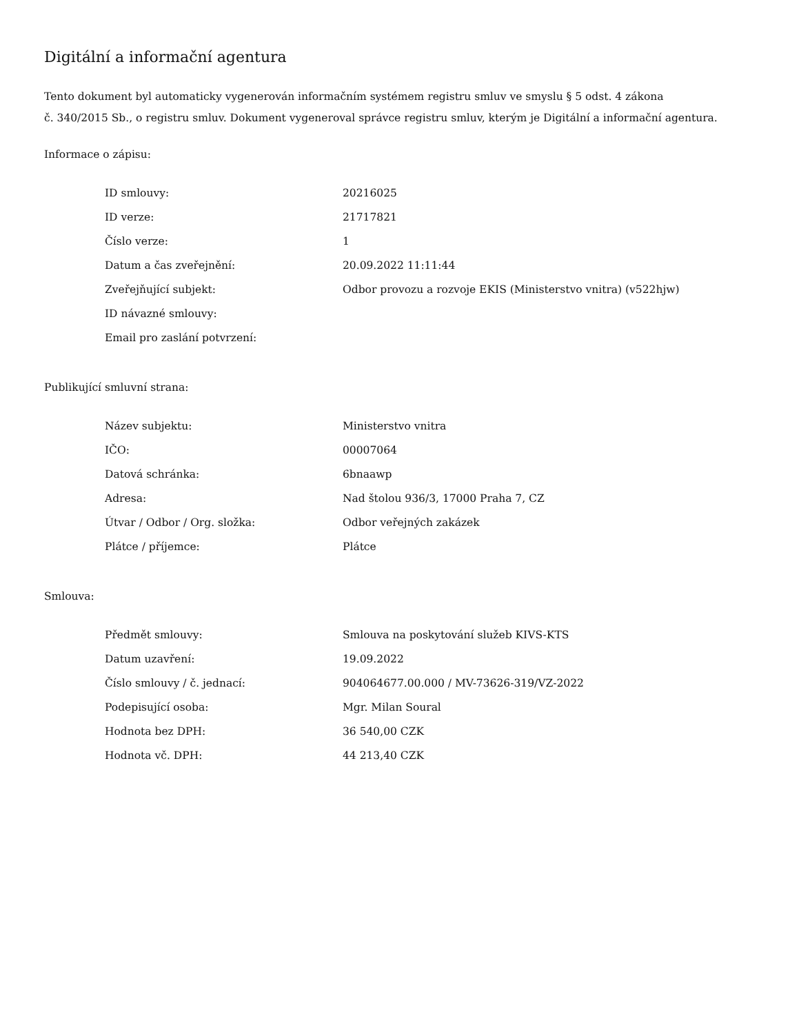Digitální a informační agentura
Tento dokument byl automaticky vygenerován informačním systémem registru smluv ve smyslu § 5 odst. 4 zákona
č. 340/2015 Sb., o registru smluv. Dokument vygeneroval správce registru smluv, kterým je Digitální a informační agentura.
Informace o zápisu:
| ID smlouvy: | 20216025 |
| ID verze: | 21717821 |
| Číslo verze: | 1 |
| Datum a čas zveřejnění: | 20.09.2022 11:11:44 |
| Zveřejňující subjekt: | Odbor provozu a rozvoje EKIS (Ministerstvo vnitra) (v522hjw) |
| ID návazné smlouvy: | |
| Email pro zaslání potvrzení: | |
Publikující smluvní strana:
| Název subjektu: | Ministerstvo vnitra |
| IČO: | 00007064 |
| Datová schránka: | 6bnaawp |
| Adresa: | Nad štolou 936/3, 17000 Praha 7, CZ |
| Útvar / Odbor / Org. složka: | Odbor veřejných zakázek |
| Plátce / příjemce: | Plátce |
Smlouva:
| Předmět smlouvy: | Smlouva na poskytování služeb KIVS-KTS |
| Datum uzavření: | 19.09.2022 |
| Číslo smlouvy / č. jednací: | 904064677.00.000 / MV-73626-319/VZ-2022 |
| Podepisující osoba: | Mgr. Milan Soural |
| Hodnota bez DPH: | 36 540,00 CZK |
| Hodnota vč. DPH: | 44 213,40 CZK |